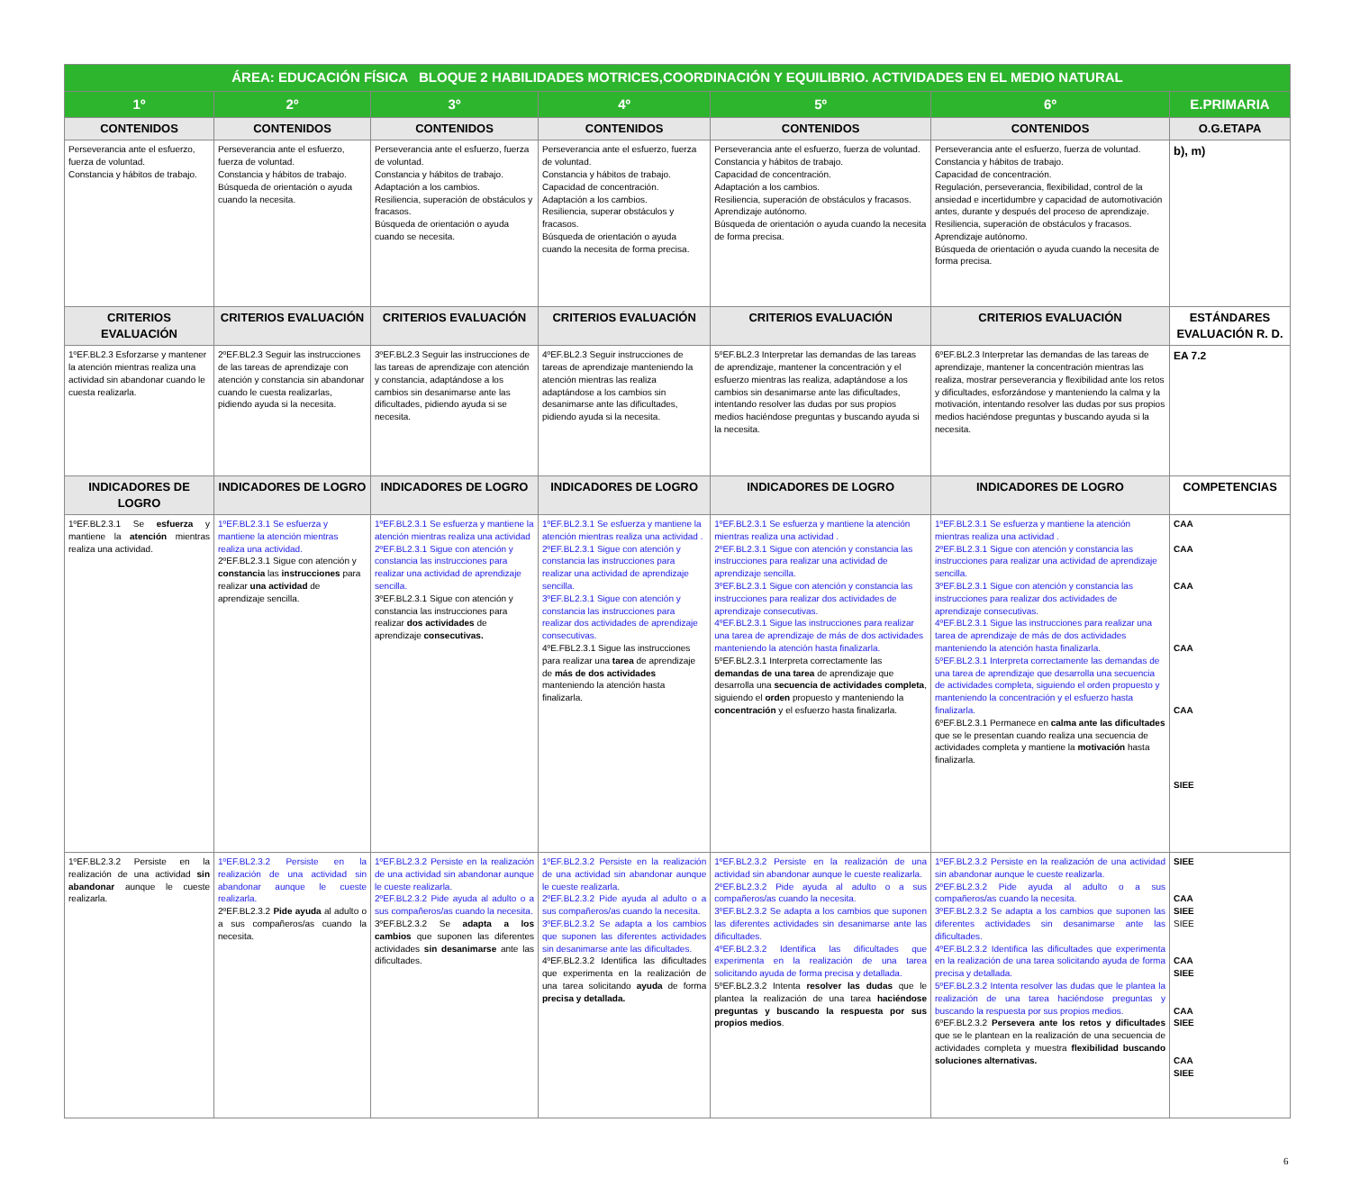| ÁREA: EDUCACIÓN FÍSICA BLOQUE 2 HABILIDADES MOTRICES,COORDINACIÓN Y EQUILIBRIO. ACTIVIDADES EN EL MEDIO NATURAL | | | | | | |
| --- | --- | --- | --- | --- | --- | --- |
| 1º | 2º | 3º | 4º | 5º | 6º | E.PRIMARIA |
| CONTENIDOS | CONTENIDOS | CONTENIDOS | CONTENIDOS | CONTENIDOS | CONTENIDOS | O.G.ETAPA |
| Perseverancia ante el esfuerzo, fuerza de voluntad. Constancia y hábitos de trabajo. | Perseverancia ante el esfuerzo, fuerza de voluntad. Constancia y hábitos de trabajo. Búsqueda de orientación o ayuda cuando la necesita. | Perseverancia ante el esfuerzo, fuerza de voluntad. Constancia y hábitos de trabajo. Adaptación a los cambios. Resiliencia, superación de obstáculos y fracasos. Búsqueda de orientación o ayuda cuando se necesita. | Perseverancia ante el esfuerzo, fuerza de voluntad. Constancia y hábitos de trabajo. Capacidad de concentración. Adaptación a los cambios. Resiliencia, superar obstáculos y fracasos. Búsqueda de orientación o ayuda cuando la necesita de forma precisa. | Perseverancia ante el esfuerzo, fuerza de voluntad. Constancia y hábitos de trabajo. Capacidad de concentración. Adaptación a los cambios. Resiliencia, superación de obstáculos y fracasos. Aprendizaje autónomo. Búsqueda de orientación o ayuda cuando la necesita de forma precisa. | Perseverancia ante el esfuerzo, fuerza de voluntad. Constancia y hábitos de trabajo. Capacidad de concentración. Regulación, perseverancia, flexibilidad, control de la ansiedad e incertidumbre y capacidad de automotivación antes, durante y después del proceso de aprendizaje. Resiliencia, superación de obstáculos y fracasos. Aprendizaje autónomo. Búsqueda de orientación o ayuda cuando la necesita de forma precisa. | b), m) |
| CRITERIOS EVALUACIÓN | CRITERIOS EVALUACIÓN | CRITERIOS EVALUACIÓN | CRITERIOS EVALUACIÓN | CRITERIOS EVALUACIÓN | CRITERIOS EVALUACIÓN | ESTÁNDARES EVALUACIÓN R. D. |
| 1ºEF.BL2.3 Esforzarse y mantener la atención mientras realiza una actividad sin abandonar cuando le cuesta realizarla. | 2ºEF.BL2.3 Seguir las instrucciones de las tareas de aprendizaje con atención y constancia sin abandonar cuando le cuesta realizarlas, pidiendo ayuda si la necesita. | 3ºEF.BL2.3 Seguir las instrucciones de las tareas de aprendizaje con atención y constancia, adaptándose a los cambios sin desanimarse ante las dificultades, pidiendo ayuda si se necesita. | 4ºEF.BL2.3 Seguir instrucciones de tareas de aprendizaje manteniendo la atención mientras las realiza adaptándose a los cambios sin desanimarse ante las dificultades, pidiendo ayuda si la necesita. | 5ºEF.BL2.3 Interpretar las demandas de las tareas de aprendizaje, mantener la concentración y el esfuerzo mientras las realiza, adaptándose a los cambios sin desanimarse ante las dificultades, intentando resolver las dudas por sus propios medios haciéndose preguntas y buscando ayuda si la necesita. | 6ºEF.BL2.3 Interpretar las demandas de las tareas de aprendizaje, mantener la concentración mientras las realiza, mostrar perseverancia y flexibilidad ante los retos y dificultades, esforzándose y manteniendo la calma y la motivación, intentando resolver las dudas por sus propios medios haciéndose preguntas y buscando ayuda si la necesita. | EA 7.2 |
| INDICADORES DE LOGRO | INDICADORES DE LOGRO | INDICADORES DE LOGRO | INDICADORES DE LOGRO | INDICADORES DE LOGRO | INDICADORES DE LOGRO | COMPETENCIAS |
| 1ºEF.BL2.3.1 Se esfuerza y mantiene la atención mientras realiza una actividad. | 1ºEF.BL2.3.1 Se esfuerza y mantiene la atención mientras realiza una actividad. 2ºEF.BL2.3.1 Sigue con atención y constancia las instrucciones para realizar una actividad de aprendizaje sencilla. | 1ºEF.BL2.3.1 Se esfuerza y mantiene la atención mientras realiza una actividad 2ºEF.BL2.3.1 Sigue con atención y constancia las instrucciones para realizar una actividad de aprendizaje sencilla. 3ºEF.BL2.3.1 Sigue con atención y constancia las instrucciones para realizar dos actividades de aprendizaje consecutivas. | 1ºEF.BL2.3.1 Se esfuerza y mantiene la atención mientras realiza una actividad . 2ºEF.BL2.3.1 Sigue con atención y constancia las instrucciones para realizar una actividad de aprendizaje sencilla. 3ºEF.BL2.3.1 Sigue con atención y constancia las instrucciones para realizar dos actividades de aprendizaje consecutivas. 4ºE.FBL2.3.1 Sigue las instrucciones para realizar una tarea de aprendizaje de más de dos actividades manteniendo la atención hasta finalizarla. | 1ºEF.BL2.3.1 Se esfuerza y mantiene la atención mientras realiza una actividad . 2ºEF.BL2.3.1 Sigue con atención y constancia las instrucciones para realizar una actividad de aprendizaje sencilla. 3ºEF.BL2.3.1 Sigue con atención y constancia las instrucciones para realizar dos actividades de aprendizaje consecutivas. 4ºEF.BL2.3.1 Sigue las instrucciones para realizar una tarea de aprendizaje de más de dos actividades manteniendo la atención hasta finalizarla. 5ºEF.BL2.3.1 Interpreta correctamente las demandas de una tarea de aprendizaje que desarrolla una secuencia de actividades completa , siguiendo el orden propuesto y manteniendo la concentración y el esfuerzo hasta finalizarla. | 1ºEF.BL2.3.1 Se esfuerza y mantiene la atención mientras realiza una actividad . 2ºEF.BL2.3.1 Sigue con atención y constancia las instrucciones para realizar una actividad de aprendizaje sencilla. 3ºEF.BL2.3.1 Sigue con atención y constancia las instrucciones para realizar dos actividades de aprendizaje consecutivas. 4ºEF.BL2.3.1 Sigue las instrucciones para realizar una tarea de aprendizaje de más de dos actividades manteniendo la atención hasta finalizarla. 5ºEF.BL2.3.1 Interpreta correctamente las demandas de una tarea de aprendizaje que desarrolla una secuencia de actividades completa, siguiendo el orden propuesto y manteniendo la concentración y el esfuerzo hasta finalizarla. 6ºEF.BL2.3.1 Permanece en calma ante las dificultades que se le presentan cuando realiza una secuencia de actividades completa y mantiene la motivación hasta finalizarla. | CAA CAA CAA CAA CAA SIEE |
| 1ºEF.BL2.3.2 Persiste en la realización de una actividad sin abandonar aunque le cueste realizarla. | 1ºEF.BL2.3.2 Persiste en la realización de una actividad sin abandonar aunque le cueste realizarla. 2ºEF.BL2.3.2 Pide ayuda al adulto o a sus compañeros/as cuando la necesita. | 1ºEF.BL2.3.2 Persiste en la realización de una actividad sin abandonar aunque le cueste realizarla. 2ºEF.BL2.3.2 Pide ayuda al adulto o a sus compañeros/as cuando la necesita. 3ºEF.BL2.3.2 Se adapta a los cambios que suponen las diferentes actividades sin desanimarse ante las dificultades. | 1ºEF.BL2.3.2 Persiste en la realización de una actividad sin abandonar aunque le cueste realizarla. 2ºEF.BL2.3.2 Pide ayuda al adulto o a sus compañeros/as cuando la necesita. 3ºEF.BL2.3.2 Se adapta a los cambios que suponen las diferentes actividades sin desanimarse ante las dificultades. 4ºEF.BL2.3.2 Identifica las dificultades que experimenta en la realización de una tarea solicitando ayuda de forma precisa y detallada. | 1ºEF.BL2.3.2 Persiste en la realización de una actividad sin abandonar aunque le cueste realizarla. 2ºEF.BL2.3.2 Pide ayuda al adulto o a sus compañeros/as cuando la necesita. 3ºEF.BL2.3.2 Se adapta a los cambios que suponen las diferentes actividades sin desanimarse ante las dificultades. 4ºEF.BL2.3.2 Identifica las dificultades que experimenta en la realización de una tarea solicitando ayuda de forma precisa y detallada. 5ºEF.BL2.3.2 Intenta resolver las dudas que le plantea la realización de una tarea haciéndose preguntas y buscando la respuesta por sus propios medios . | 1ºEF.BL2.3.2 Persiste en la realización de una actividad sin abandonar aunque le cueste realizarla. 2ºEF.BL2.3.2 Pide ayuda al adulto o a sus compañeros/as cuando la necesita. 3ºEF.BL2.3.2 Se adapta a los cambios que suponen las diferentes actividades sin desanimarse ante las dificultades. 4ºEF.BL2.3.2 Identifica las dificultades que experimenta en la realización de una tarea solicitando ayuda de forma precisa y detallada. 5ºEF.BL2.3.2 Intenta resolver las dudas que le plantea la realización de una tarea haciéndose preguntas y buscando la respuesta por sus propios medios. 6ºEF.BL2.3.2 Persevera ante los retos y dificultades que se le plantean en la realización de una secuencia de actividades completa y muestra flexibilidad buscando soluciones alternativas. | SIEE CAA SIEE SIEE CAA SIEE CAA SIEE CAA SIEE |
6